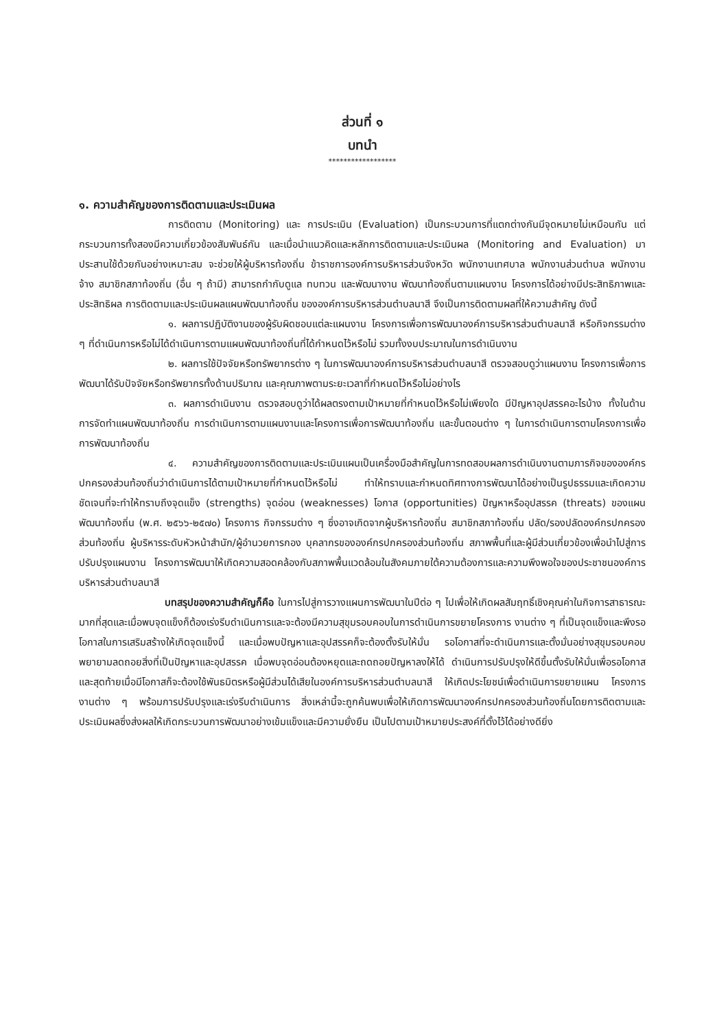ส่วนที่ ๑
บทนำ
******************
๑. ความสำคัญของการติดตามและประเมินผล
การติดตาม (Monitoring) และ การประเมิน (Evaluation) เป็นกระบวนการที่แตกต่างกันมีจุดหมายไม่เหมือนกัน แต่กระบวนการทั้งสองมีความเกี่ยวข้องสัมพันธ์กัน และเมื่อนำแนวคิดและหลักการติดตามและประเมินผล (Monitoring and Evaluation) มาประสานใช้ด้วยกันอย่างเหมาะสม จะช่วยให้ผู้บริหารท้องถิ่น ข้าราชการองค์การบริหารส่วนจังหวัด พนักงานเทศบาล พนักงานส่วนตำบล พนักงานจ้าง สมาชิกสภาท้องถิ่น (อื่น ๆ ถ้ามี) สามารถกำกับดูแล ทบทวน และพัฒนางาน พัฒนาท้องถิ่นตามแผนงาน โครงการได้อย่างมีประสิทธิภาพและประสิทธิผล การติดตามและประเมินผลแผนพัฒนาท้องถิ่น ขององค์การบริหารส่วนตำบลนาสี จึงเป็นการติดตามผลที่ให้ความสำคัญ ดังนี้
๑. ผลการปฏิบัติงานของผู้รับผิดชอบแต่ละแผนงาน โครงการเพื่อการพัฒนาองค์การบริหารส่วนตำบลนาสี หรือกิจกรรมต่าง ๆ ที่ดำเนินการหรือไม่ได้ดำเนินการตามแผนพัฒนาท้องถิ่นที่ได้กำหนดไว้หรือไม่ รวมทั้งงบประมาณในการดำเนินงาน
๒. ผลการใช้ปัจจัยหรือทรัพยากรต่าง ๆ ในการพัฒนาองค์การบริหารส่วนตำบลนาสี ตรวจสอบดูว่าแผนงาน โครงการเพื่อการพัฒนาได้รับปัจจัยหรือทรัพยากรทั้งด้านปริมาณ และคุณภาพตามระยะเวลาที่กำหนดไว้หรือไม่อย่างไร
๓. ผลการดำเนินงาน ตรวจสอบดูว่าได้ผลตรงตามเป้าหมายที่กำหนดไว้หรือไม่เพียงใด มีปัญหาอุปสรรคอะไรบ้าง ทั้งในด้านการจัดทำแผนพัฒนาท้องถิ่น การดำเนินการตามแผนงานและโครงการเพื่อการพัฒนาท้องถิ่น และขั้นตอนต่าง ๆ ในการดำเนินการตามโครงการเพื่อการพัฒนาท้องถิ่น
๔. ความสำคัญของการติดตามและประเมินแผนเป็นเครื่องมือสำคัญในการทดสอบผลการดำเนินงานตามภารกิจขององค์กรปกครองส่วนท้องถิ่นว่าดำเนินการได้ตามเป้าหมายที่กำหนดไว้หรือไม่ ทำให้ทราบและกำหนดทิศทางการพัฒนาได้อย่างเป็นรูปธรรมและเกิดความชัดเจนที่จะทำให้ทราบถึงจุดแข็ง (strengths) จุดอ่อน (weaknesses) โอกาส (opportunities) ปัญหาหรืออุปสรรค (threats) ของแผนพัฒนาท้องถิ่น (พ.ศ. ๒๕๖๖-๒๕๗๐) โครงการ กิจกรรมต่าง ๆ ซึ่งอาจเกิดจากผู้บริหารท้องถิ่น สมาชิกสภาท้องถิ่น ปลัด/รองปลัดองค์กรปกครองส่วนท้องถิ่น ผู้บริหารระดับหัวหน้าสำนัก/ผู้อำนวยการกอง บุคลากรขององค์กรปกครองส่วนท้องถิ่น สภาพพื้นที่และผู้มีส่วนเกี่ยวข้องเพื่อนำไปสู่การปรับปรุงแผนงาน โครงการพัฒนาให้เกิดความสอดคล้องกับสภาพพื้นแวดล้อมในสังคมภายใต้ความต้องการและความพึงพอใจของประชาชนองค์การบริหารส่วนตำบลนาสี
บทสรุปของความสำคัญก็คือ ในการไปสู่การวางแผนการพัฒนาในปีต่อ ๆ ไปเพื่อให้เกิดผลสัมฤทธิ์เชิงคุณค่าในกิจการสาธารณะมากที่สุดและเมื่อพบจุดแข็งก็ต้องเร่งรีบดำเนินการและจะต้องมีความสุขุมรอบคอบในการดำเนินการขยายโครงการ งานต่าง ๆ ที่เป็นจุดแข็งและพึงรอโอกาสในการเสริมสร้างให้เกิดจุดแข็งนี้ และเมื่อพบปัญหาและอุปสรรคก็จะต้องตั้งรับให้มั่น รอโอกาสที่จะดำเนินการและตั้งมั่นอย่างสุขุมรอบคอบพยายามลดถอยสิ่งที่เป็นปัญหาและอุปสรรค เมื่อพบจุดอ่อนต้องหยุดและถดถอยปัญหาลงให้ได้ ดำเนินการปรับปรุงให้ดีขึ้นตั้งรับให้มั่นเพื่อรอโอกาสและสุดท้ายเมื่อมีโอกาสก็จะต้องใช้พันธมิตรหรือผู้มีส่วนได้เสียในองค์การบริหารส่วนตำบลนาสี ให้เกิดประโยชน์เพื่อดำเนินการขยายแผน โครงการ งานต่าง ๆ พร้อมการปรับปรุงและเร่งรีบดำเนินการ สิ่งเหล่านี้จะถูกค้นพบเพื่อให้เกิดการพัฒนาองค์กรปกครองส่วนท้องถิ่นโดยการติดตามและประเมินผลซึ่งส่งผลให้เกิดกระบวนการพัฒนาอย่างเข้มแข็งและมีความยั่งยืน เป็นไปตามเป้าหมายประสงค์ที่ตั้งไว้ได้อย่างดียิ่ง